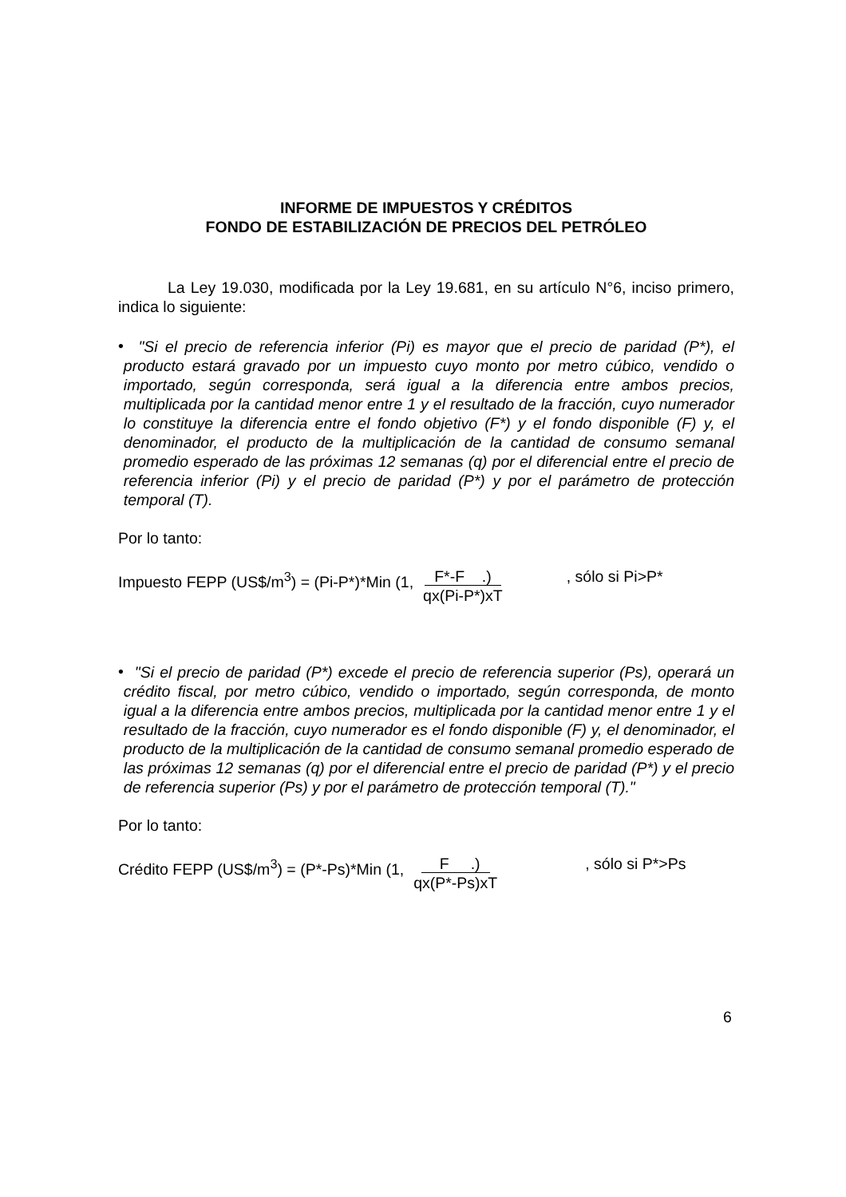INFORME DE IMPUESTOS Y CRÉDITOS
FONDO DE ESTABILIZACIÓN DE PRECIOS DEL PETRÓLEO
La Ley 19.030, modificada por la Ley 19.681, en su artículo N°6, inciso primero, indica lo siguiente:
•
"Si el precio de referencia inferior (Pi) es mayor que el precio de paridad (P*), el producto estará gravado por un impuesto cuyo monto por metro cúbico, vendido o importado, según corresponda, será igual a la diferencia entre ambos precios, multiplicada por la cantidad menor entre 1 y el resultado de la fracción, cuyo numerador lo constituye la diferencia entre el fondo objetivo (F*) y el fondo disponible (F) y, el denominador, el producto de la multiplicación de la cantidad de consumo semanal promedio esperado de las próximas 12 semanas (q) por el diferencial entre el precio de referencia inferior (Pi) y el precio de paridad (P*) y por el parámetro de protección temporal (T).
Por lo tanto:
Impuesto FEPP (US$/m<sup>3</sup>) = (Pi-P*)*Min (1, F*-F .)
qx(Pi-P*)xT, sólo si Pi>P*
•
"Si el precio de paridad (P*) excede el precio de referencia superior (Ps), operará un crédito fiscal, por metro cúbico, vendido o importado, según corresponda, de monto igual a la diferencia entre ambos precios, multiplicada por la cantidad menor entre 1 y el resultado de la fracción, cuyo numerador es el fondo disponible (F) y, el denominador, el producto de la multiplicación de la cantidad de consumo semanal promedio esperado de las próximas 12 semanas (q) por el diferencial entre el precio de paridad (P*) y el precio de referencia superior (Ps) y por el parámetro de protección temporal (T)."
Por lo tanto:
Crédito FEPP (US$/m<sup>3</sup>) = (P*-Ps)*Min (1, F .)
qx(P*-Ps)xT, sólo si P*>Ps
6